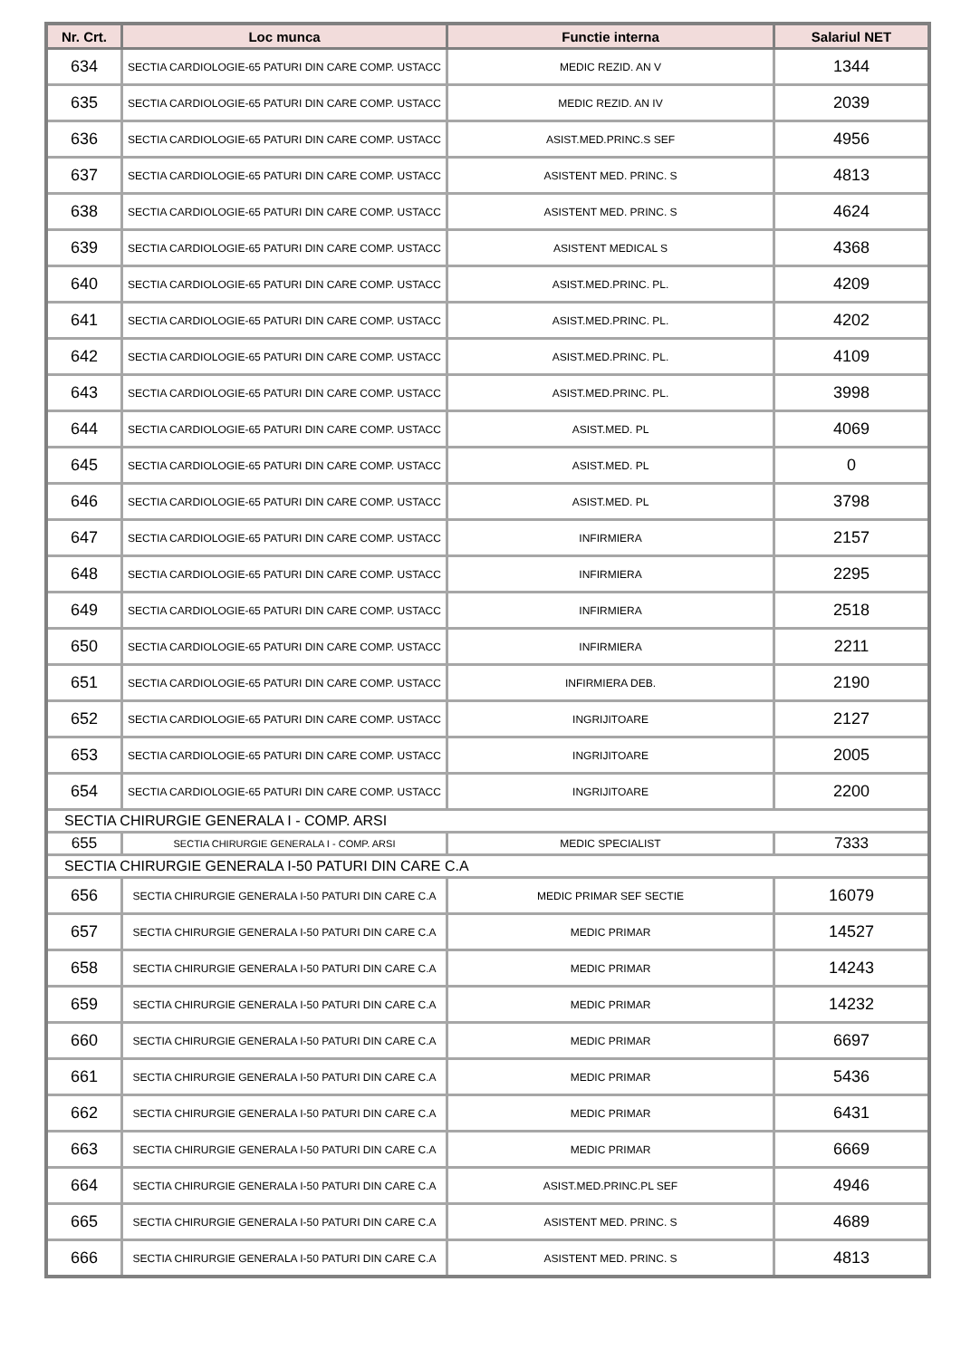| Nr. Crt. | Loc munca | Functie interna | Salariul NET |
| --- | --- | --- | --- |
| 634 | SECTIA CARDIOLOGIE-65 PATURI DIN CARE COMP. USTACC | MEDIC REZID. AN V | 1344 |
| 635 | SECTIA CARDIOLOGIE-65 PATURI DIN CARE COMP. USTACC | MEDIC REZID. AN IV | 2039 |
| 636 | SECTIA CARDIOLOGIE-65 PATURI DIN CARE COMP. USTACC | ASIST.MED.PRINC.S SEF | 4956 |
| 637 | SECTIA CARDIOLOGIE-65 PATURI DIN CARE COMP. USTACC | ASISTENT MED. PRINC. S | 4813 |
| 638 | SECTIA CARDIOLOGIE-65 PATURI DIN CARE COMP. USTACC | ASISTENT MED. PRINC. S | 4624 |
| 639 | SECTIA CARDIOLOGIE-65 PATURI DIN CARE COMP. USTACC | ASISTENT MEDICAL S | 4368 |
| 640 | SECTIA CARDIOLOGIE-65 PATURI DIN CARE COMP. USTACC | ASIST.MED.PRINC. PL. | 4209 |
| 641 | SECTIA CARDIOLOGIE-65 PATURI DIN CARE COMP. USTACC | ASIST.MED.PRINC. PL. | 4202 |
| 642 | SECTIA CARDIOLOGIE-65 PATURI DIN CARE COMP. USTACC | ASIST.MED.PRINC. PL. | 4109 |
| 643 | SECTIA CARDIOLOGIE-65 PATURI DIN CARE COMP. USTACC | ASIST.MED.PRINC. PL. | 3998 |
| 644 | SECTIA CARDIOLOGIE-65 PATURI DIN CARE COMP. USTACC | ASIST.MED. PL | 4069 |
| 645 | SECTIA CARDIOLOGIE-65 PATURI DIN CARE COMP. USTACC | ASIST.MED. PL | 0 |
| 646 | SECTIA CARDIOLOGIE-65 PATURI DIN CARE COMP. USTACC | ASIST.MED. PL | 3798 |
| 647 | SECTIA CARDIOLOGIE-65 PATURI DIN CARE COMP. USTACC | INFIRMIERA | 2157 |
| 648 | SECTIA CARDIOLOGIE-65 PATURI DIN CARE COMP. USTACC | INFIRMIERA | 2295 |
| 649 | SECTIA CARDIOLOGIE-65 PATURI DIN CARE COMP. USTACC | INFIRMIERA | 2518 |
| 650 | SECTIA CARDIOLOGIE-65 PATURI DIN CARE COMP. USTACC | INFIRMIERA | 2211 |
| 651 | SECTIA CARDIOLOGIE-65 PATURI DIN CARE COMP. USTACC | INFIRMIERA DEB. | 2190 |
| 652 | SECTIA CARDIOLOGIE-65 PATURI DIN CARE COMP. USTACC | INGRIJITOARE | 2127 |
| 653 | SECTIA CARDIOLOGIE-65 PATURI DIN CARE COMP. USTACC | INGRIJITOARE | 2005 |
| 654 | SECTIA CARDIOLOGIE-65 PATURI DIN CARE COMP. USTACC | INGRIJITOARE | 2200 |
| SECTIA CHIRURGIE GENERALA I - COMP. ARSI | | | |
| 655 | SECTIA CHIRURGIE GENERALA I - COMP. ARSI | MEDIC SPECIALIST | 7333 |
| SECTIA CHIRURGIE GENERALA I-50 PATURI DIN CARE C.A | | | |
| 656 | SECTIA CHIRURGIE GENERALA I-50 PATURI DIN CARE C.A | MEDIC PRIMAR SEF SECTIE | 16079 |
| 657 | SECTIA CHIRURGIE GENERALA I-50 PATURI DIN CARE C.A | MEDIC PRIMAR | 14527 |
| 658 | SECTIA CHIRURGIE GENERALA I-50 PATURI DIN CARE C.A | MEDIC PRIMAR | 14243 |
| 659 | SECTIA CHIRURGIE GENERALA I-50 PATURI DIN CARE C.A | MEDIC PRIMAR | 14232 |
| 660 | SECTIA CHIRURGIE GENERALA I-50 PATURI DIN CARE C.A | MEDIC PRIMAR | 6697 |
| 661 | SECTIA CHIRURGIE GENERALA I-50 PATURI DIN CARE C.A | MEDIC PRIMAR | 5436 |
| 662 | SECTIA CHIRURGIE GENERALA I-50 PATURI DIN CARE C.A | MEDIC PRIMAR | 6431 |
| 663 | SECTIA CHIRURGIE GENERALA I-50 PATURI DIN CARE C.A | MEDIC PRIMAR | 6669 |
| 664 | SECTIA CHIRURGIE GENERALA I-50 PATURI DIN CARE C.A | ASIST.MED.PRINC.PL SEF | 4946 |
| 665 | SECTIA CHIRURGIE GENERALA I-50 PATURI DIN CARE C.A | ASISTENT MED. PRINC. S | 4689 |
| 666 | SECTIA CHIRURGIE GENERALA I-50 PATURI DIN CARE C.A | ASISTENT MED. PRINC. S | 4813 |